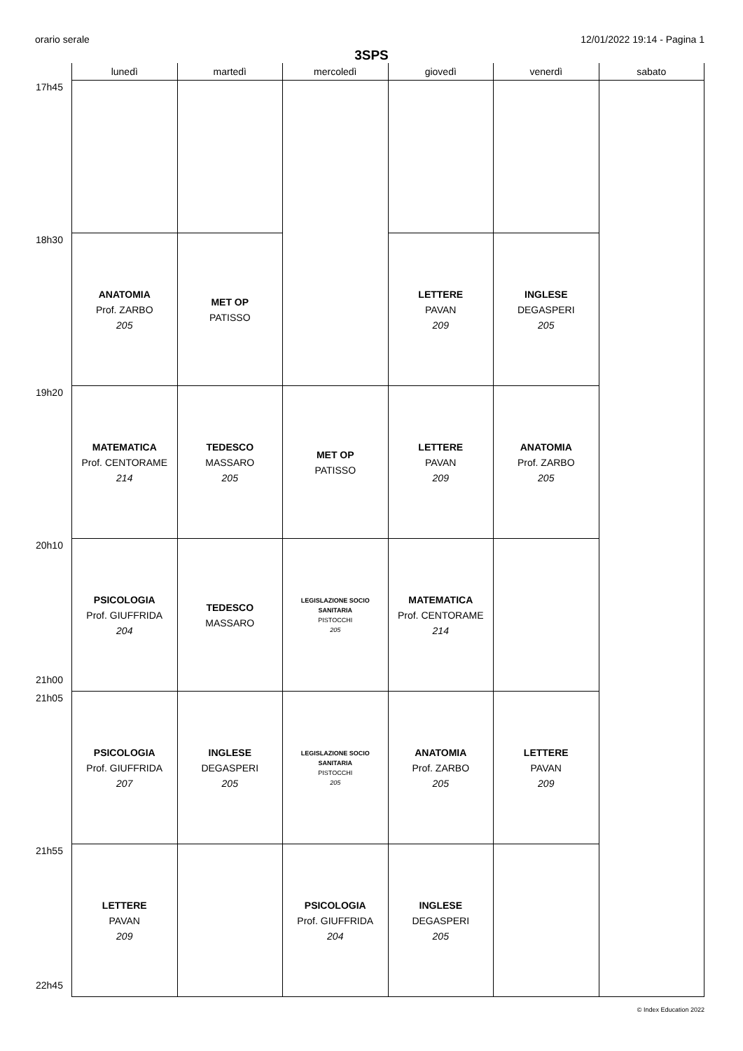orario serale 12/01/2022 19:14 - Pagina 1
3SPS
| | lunedì | martedì | mercoledì | giovedì | venerdì | sabato |
| --- | --- | --- | --- | --- | --- | --- |
| 17h45 | | | | | | |
| 18h30 | ANATOMIA Prof. ZARBO 205 | MET OP PATISSO | | LETTERE PAVAN 209 | INGLESE DEGASPERI 205 | |
| 19h20 | MATEMATICA Prof. CENTORAME 214 | TEDESCO MASSARO 205 | MET OP PATISSO | LETTERE PAVAN 209 | ANATOMIA Prof. ZARBO 205 | |
| 20h10 21h00 | PSICOLOGIA Prof. GIUFFRIDA 204 | TEDESCO MASSARO | LEGISLAZIONE SOCIO SANITARIA PISTOCCHI 205 | MATEMATICA Prof. CENTORAME 214 | | |
| 21h05 | PSICOLOGIA Prof. GIUFFRIDA 207 | INGLESE DEGASPERI 205 | LEGISLAZIONE SOCIO SANITARIA PISTOCCHI 205 | ANATOMIA Prof. ZARBO 205 | LETTERE PAVAN 209 | |
| 21h55 22h45 | LETTERE PAVAN 209 | | PSICOLOGIA Prof. GIUFFRIDA 204 | INGLESE DEGASPERI 205 | | |
© Index Education 2022